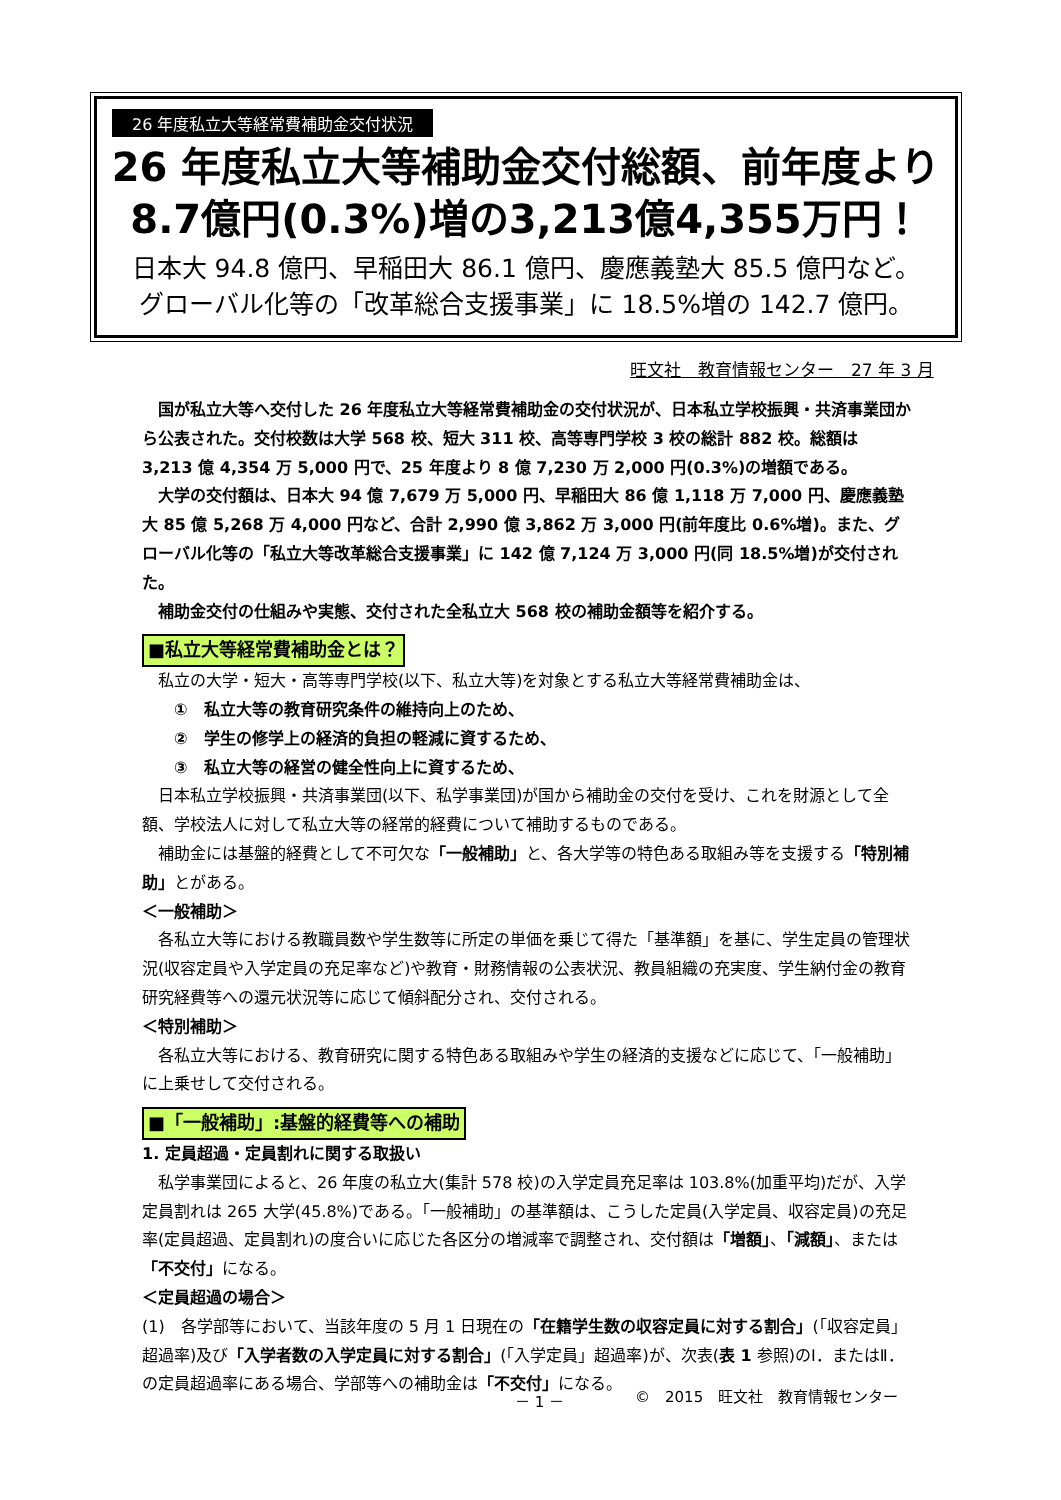26 年度私立大等経常費補助金交付状況
26 年度私立大等補助金交付総額、前年度より
8.7億円(0.3%)増の3,213億4,355万円！
日本大 94.8 億円、早稲田大 86.1 億円、慶應義塾大 85.5 億円など。
グローバル化等の「改革総合支援事業」に 18.5%増の 142.7 億円。
旺文社　教育情報センター　27 年 3 月
　国が私立大等へ交付した 26 年度私立大等経常費補助金の交付状況が、日本私立学校振興・共済事業団から公表された。交付校数は大学 568 校、短大 311 校、高等専門学校 3 校の総計 882 校。総額は 3,213 億 4,354 万 5,000 円で、25 年度より 8 億 7,230 万 2,000 円(0.3%)の増額である。
　大学の交付額は、日本大 94 億 7,679 万 5,000 円、早稲田大 86 億 1,118 万 7,000 円、慶應義塾大 85 億 5,268 万 4,000 円など、合計 2,990 億 3,862 万 3,000 円(前年度比 0.6%増)。また、グローバル化等の「私立大等改革総合支援事業」に 142 億 7,124 万 3,000 円(同 18.5%増)が交付された。
　補助金交付の仕組みや実態、交付された全私立大 568 校の補助金額等を紹介する。
■私立大等経常費補助金とは？
　私立の大学・短大・高等専門学校(以下、私立大等)を対象とする私立大等経常費補助金は、
　　①　私立大等の教育研究条件の維持向上のため、
　　②　学生の修学上の経済的負担の軽減に資するため、
　　③　私立大等の経営の健全性向上に資するため、
　日本私立学校振興・共済事業団(以下、私学事業団)が国から補助金の交付を受け、これを財源として全額、学校法人に対して私立大等の経常的経費について補助するものである。
　補助金には基盤的経費として不可欠な「一般補助」と、各大学等の特色ある取組み等を支援する「特別補助」とがある。
＜一般補助＞
　各私立大等における教職員数や学生数等に所定の単価を乗じて得た「基準額」を基に、学生定員の管理状況(収容定員や入学定員の充足率など)や教育・財務情報の公表状況、教員組織の充実度、学生納付金の教育研究経費等への還元状況等に応じて傾斜配分され、交付される。
＜特別補助＞
　各私立大等における、教育研究に関する特色ある取組みや学生の経済的支援などに応じて、「一般補助」に上乗せして交付される。
■「一般補助」:基盤的経費等への補助
1. 定員超過・定員割れに関する取扱い
　私学事業団によると、26 年度の私立大(集計 578 校)の入学定員充足率は 103.8%(加重平均)だが、入学定員割れは 265 大学(45.8%)である。「一般補助」の基準額は、こうした定員(入学定員、収容定員)の充足率(定員超過、定員割れ)の度合いに応じた各区分の増減率で調整され、交付額は「増額」、「減額」、または「不交付」になる。
＜定員超過の場合＞
(1)　各学部等において、当該年度の 5 月 1 日現在の「在籍学生数の収容定員に対する割合」(「収容定員」超過率)及び「入学者数の入学定員に対する割合」(「入学定員」超過率)が、次表(表 1 参照)のⅠ．またはⅡ．の定員超過率にある場合、学部等への補助金は「不交付」になる。
－ 1 － ©　2015　旺文社　教育情報センター